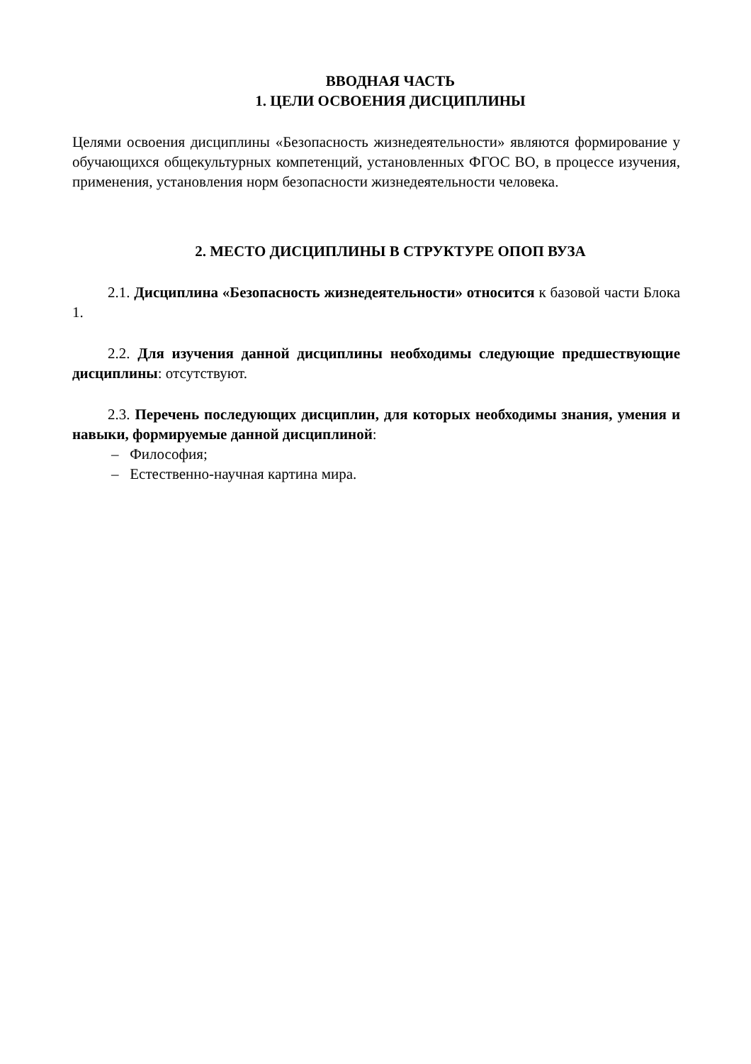ВВОДНАЯ ЧАСТЬ
1. ЦЕЛИ ОСВОЕНИЯ ДИСЦИПЛИНЫ
Целями освоения дисциплины «Безопасность жизнедеятельности» являются формирование у обучающихся общекультурных компетенций, установленных ФГОС ВО, в процессе изучения, применения, установления норм безопасности жизнедеятельности человека.
2. МЕСТО ДИСЦИПЛИНЫ В СТРУКТУРЕ ОПОП ВУЗА
2.1. Дисциплина «Безопасность жизнедеятельности» относится к базовой части Блока 1.
2.2. Для изучения данной дисциплины необходимы следующие предшествующие дисциплины: отсутствуют.
2.3. Перечень последующих дисциплин, для которых необходимы знания, умения и навыки, формируемые данной дисциплиной:
– Философия;
– Естественно-научная картина мира.